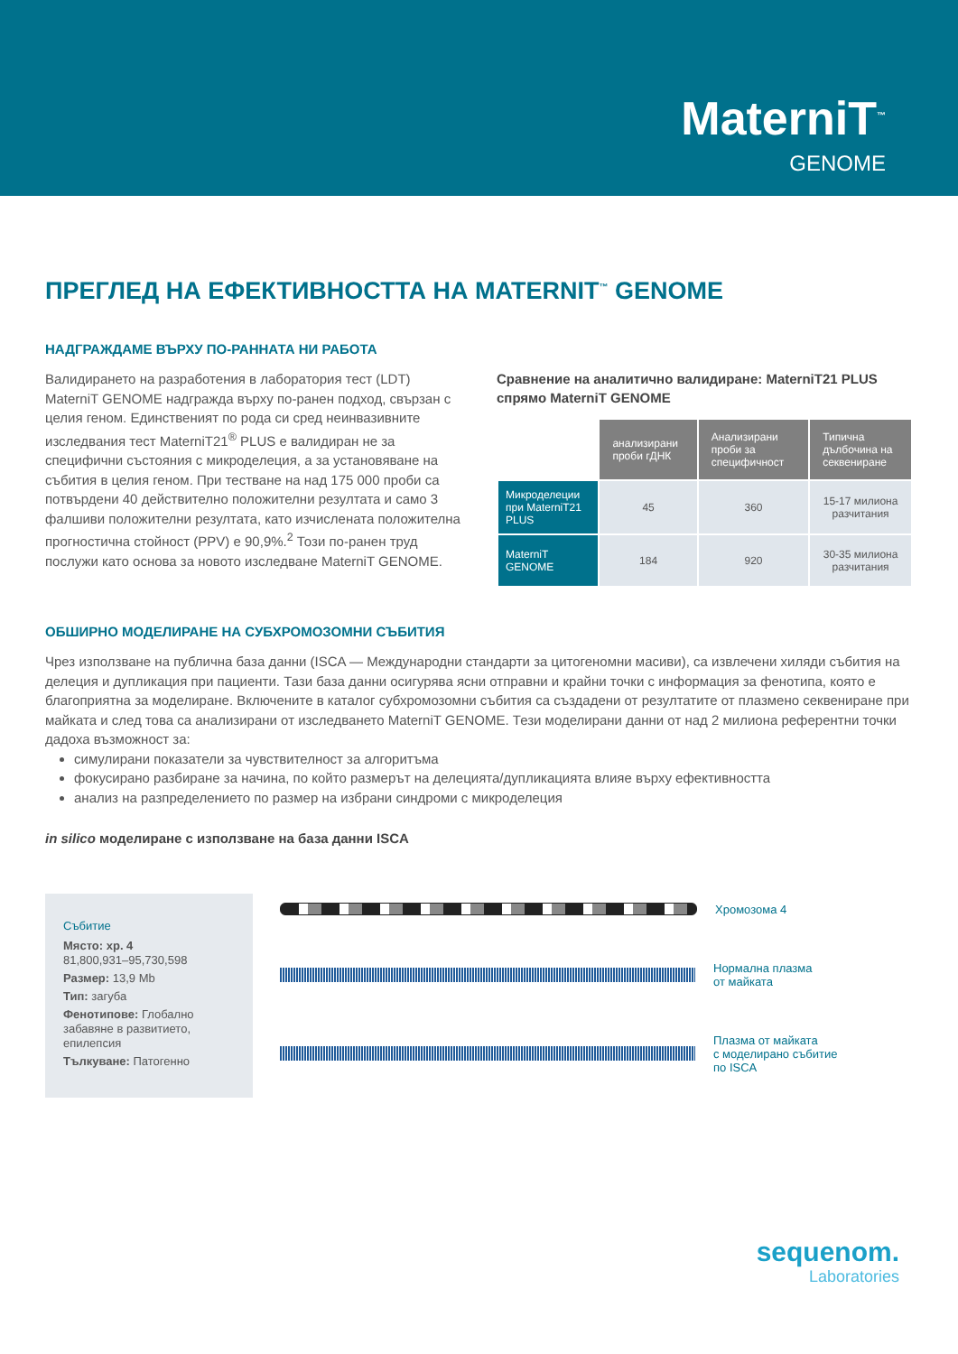MaterniT<sup>™</sup>
GENOME
ПРЕГЛЕД НА ЕФЕКТИВНОСТТА НА MATERNIT<sup>™</sup> GENOME
НАДГРАЖДАМЕ ВЪРХУ ПО-РАННАТА НИ РАБОТА
Валидирането на разработения в лаборатория тест (LDT) MaterniT GENOME надгражда върху по-ранен подход, свързан с целия геном. Единственият по рода си сред неинвазивните изследвания тест MaterniT21<sup>®</sup> PLUS е валидиран не за специфични състояния с микроделеция, а за установяване на събития в целия геном. При тестване на над 175 000 проби са потвърдени 40 действително положителни резултата и само 3 фалшиви положителни резултата, като изчислената положителна прогностична стойност (PPV) е 90,9%.<sup>2</sup> Този по-ранен труд послужи като основа за новото изследване MaterniT GENOME.
Сравнение на аналитично валидиране: MaterniT21 PLUS спрямо MaterniT GENOME
| | анализирани проби гДНК | Анализирани проби за специфичност | Типична дълбочина на секвениране |
| Микроделеции при MaterniT21 PLUS | 45 | 360 | 15-17 милиона разчитания |
| MaterniT GENOME | 184 | 920 | 30-35 милиона разчитания |
ОБШИРНО МОДЕЛИРАНЕ НА СУБХРОМОЗОМНИ СЪБИТИЯ
Чрез използване на публична база данни (ISCA — Международни стандарти за цитогеномни масиви), са извлечени хиляди събития на делеция и дупликация при пациенти. Тази база данни осигурява ясни отправни и крайни точки с информация за фенотипа, която е благоприятна за моделиране. Включените в каталог субхромозомни събития са създадени от резултатите от плазмено секвениране при майката и след това са анализирани от изследването MaterniT GENOME. Тези моделирани данни от над 2 милиона референтни точки дадоха възможност за:
симулирани показатели за чувствителност за алгоритъма
фокусирано разбиране за начина, по който размерът на делецията/дупликацията влияе върху ефективността
анализ на разпределението по размер на избрани синдроми с микроделеция
in silico моделиране с използване на база данни ISCA
Събитие
Място: хр. 4
81,800,931–95,730,598
Размер: 13,9 Mb
Тип: загуба
Фенотипове: Глобално забавяне в развитието, епилепсия
Тълкуване: Патогенно
Хромозома 4
Нормална плазма
от майката
Плазма от майката
с моделирано събитие
по ISCA
sequenom.
Laboratories